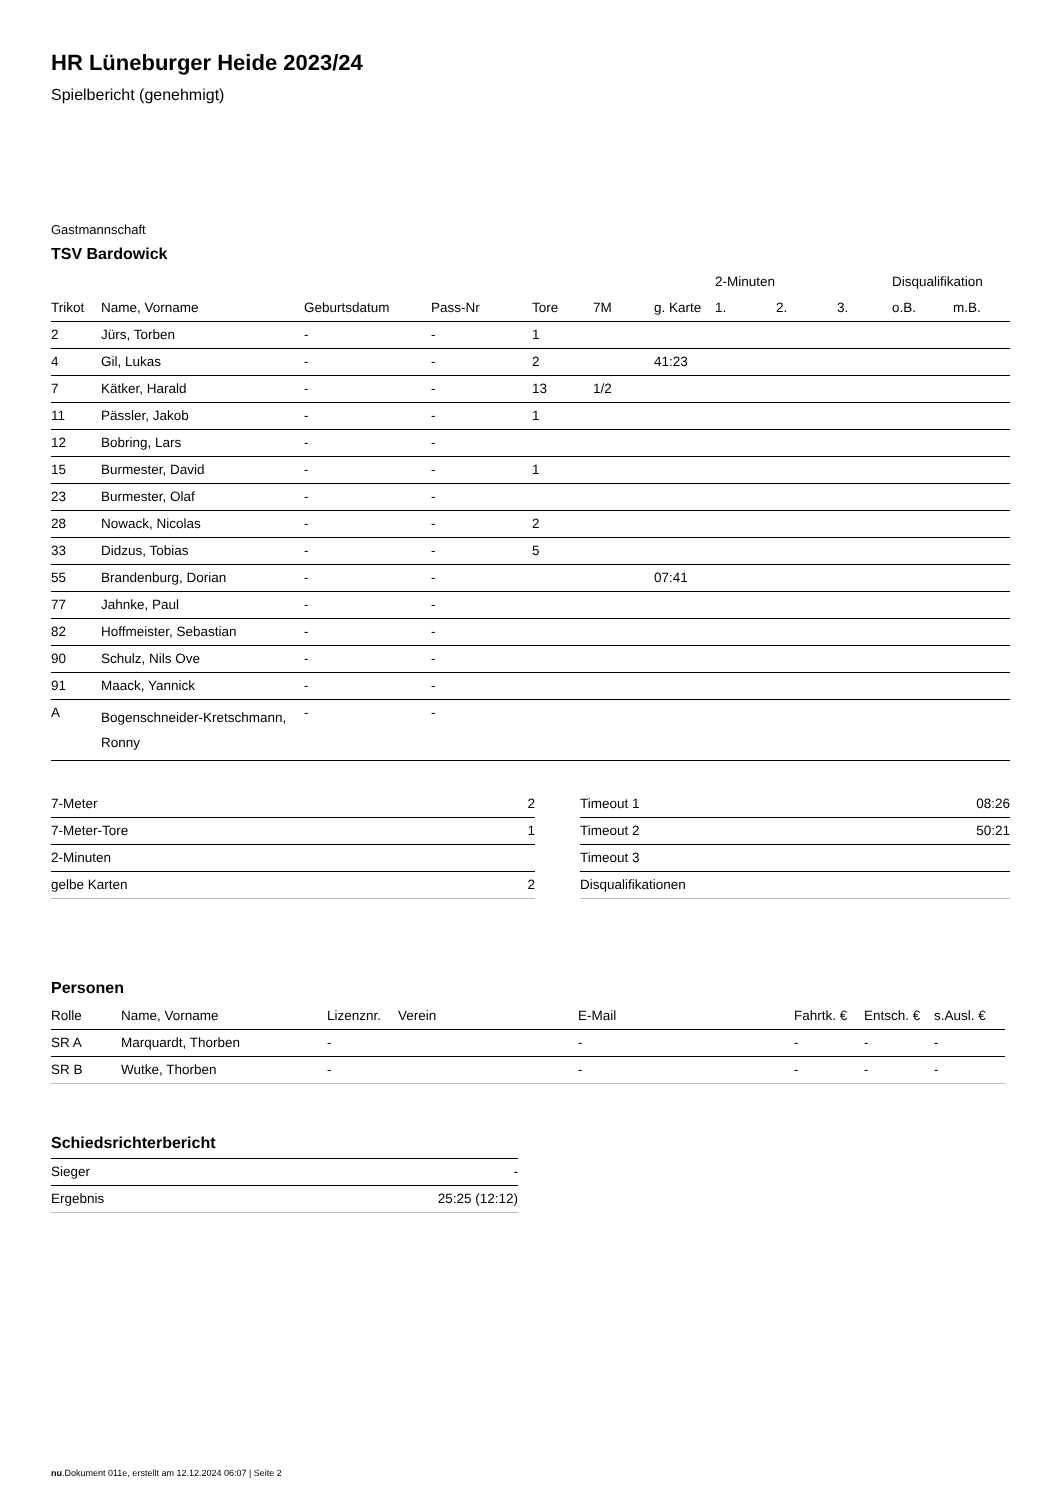HR Lüneburger Heide 2023/24
Spielbericht (genehmigt)
Gastmannschaft
TSV Bardowick
| | | | | | | | 2-Minuten | | | Disqualifikation | |
| --- | --- | --- | --- | --- | --- | --- | --- | --- | --- | --- | --- |
| Trikot | Name, Vorname | Geburtsdatum | Pass-Nr | Tore | 7M | g. Karte | 1. | 2. | 3. | o.B. | m.B. |
| 2 | Jürs, Torben | - | - | 1 | | | | | | | |
| 4 | Gil, Lukas | - | - | 2 | | 41:23 | | | | | |
| 7 | Kätker, Harald | - | - | 13 | 1/2 | | | | | | |
| 11 | Pässler, Jakob | - | - | 1 | | | | | | | |
| 12 | Bobring, Lars | - | - | | | | | | | | |
| 15 | Burmester, David | - | - | 1 | | | | | | | |
| 23 | Burmester, Olaf | - | - | | | | | | | | |
| 28 | Nowack, Nicolas | - | - | 2 | | | | | | | |
| 33 | Didzus, Tobias | - | - | 5 | | | | | | | |
| 55 | Brandenburg, Dorian | - | - | | | 07:41 | | | | | |
| 77 | Jahnke, Paul | - | - | | | | | | | | |
| 82 | Hoffmeister, Sebastian | - | - | | | | | | | | |
| 90 | Schulz, Nils Ove | - | - | | | | | | | | |
| 91 | Maack, Yannick | - | - | | | | | | | | |
| A | Bogenschneider-Kretschmann, Ronny | - | - | | | | | | | | |
| 7-Meter | 2 |
| 7-Meter-Tore | 1 |
| 2-Minuten | |
| gelbe Karten | 2 |
| Timeout 1 | 08:26 |
| Timeout 2 | 50:21 |
| Timeout 3 | |
| Disqualifikationen | |
Personen
| Rolle | Name, Vorname | Lizenznr. | Verein | E-Mail | Fahrtk. € | Entsch. € | s.Ausl. € |
| --- | --- | --- | --- | --- | --- | --- | --- |
| SR A | Marquardt, Thorben | - | | - | - | - | - |
| SR B | Wutke, Thorben | - | | - | - | - | - |
Schiedsrichterbericht
| Sieger | - |
| Ergebnis | 25:25 (12:12) |
nu.Dokument 011e, erstellt am 12.12.2024 06:07 | Seite 2